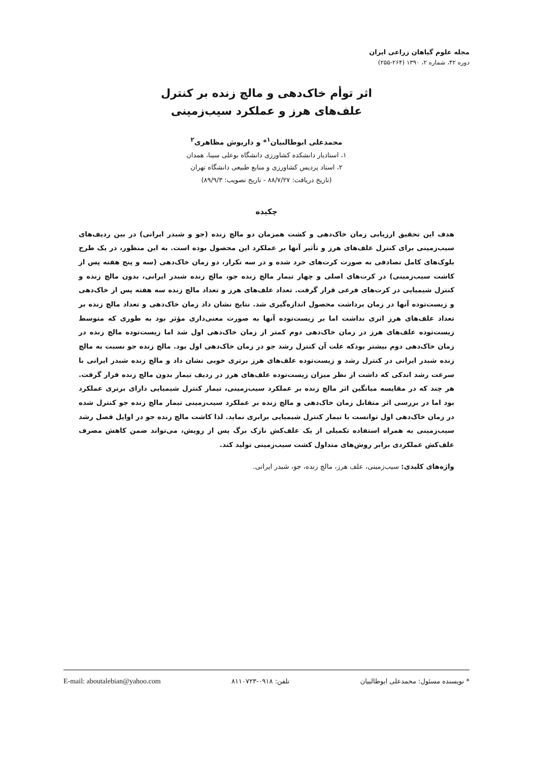مجله علوم گیاهان زراعی ایران
دوره ۴۲، شماره ۲، ۱۳۹۰ (۲۶۴-۲۵۵)
اثر توأم خاک‌دهی و مالچ زنده بر کنترل
علف‌های هرز و عملکرد سیب‌زمینی
محمدعلی ابوطالبیان<sup>۱</sup>* و داریوش مظاهری<sup>۲</sup>
۱، استادیار دانشکده کشاورزی دانشگاه بوعلی سینا، همدان
۲، استاد پردیس کشاورزی و منابع طبیعی دانشگاه تهران
(تاریخ دریافت: ۸۸/۷/۲۷ - تاریخ تصویب: ۸۹/۹/۳)
چکیده
هدف این تحقیق ارزیابی زمان خاک‌دهی و کشت همزمان دو مالچ زنده (جو و شبدر ایرانی) در بین ردیف‌های سیب‌زمینی برای کنترل علف‌های هرز و تأثیر آنها بر عملکرد این محصول بوده است. به این منظور، در یک طرح بلوک‌های کامل تصادفی به صورت کرت‌های خرد شده و در سه تکرار، دو زمان خاک‌دهی (سه و پنج هفته پس از کاشت سیب‌زمینی) در کرت‌های اصلی و چهار تیمار مالچ زنده جو، مالچ زنده شبدر ایرانی، بدون مالچ زنده و کنترل شیمیایی در کرت‌های فرعی قرار گرفت. تعداد علف‌های هرز و تعداد مالچ زنده سه هفته پس از خاک‌دهی و زیست‌توده آنها در زمان برداشت محصول اندازه‌گیری شد. نتایج نشان داد زمان خاک‌دهی و تعداد مالچ زنده بر تعداد علف‌های هرز اثری نداشت اما بر زیست‌توده آنها به صورت معنی‌داری مؤثر بود به طوری که متوسط زیست‌توده علف‌های هرز در زمان خاک‌دهی دوم کمتر از زمان خاک‌دهی اول شد اما زیست‌توده مالچ زنده در زمان خاک‌دهی دوم بیشتر بودکه علت آن کنترل رشد جو در زمان خاک‌دهی اول بود. مالچ زنده جو نسبت به مالچ زنده شبدر ایرانی در کنترل رشد و زیست‌توده علف‌های هرز برتری خوبی نشان داد و مالچ زنده شبدر ایرانی با سرعت رشد اندکی که داشت از نظر میزان زیست‌توده علف‌های هرز در ردیف تیمار بدون مالچ زنده قرار گرفت. هر چند که در مقایسه میانگین اثر مالچ زنده بر عملکرد سیب‌زمینی، تیمار کنترل شیمیایی دارای برتری عملکرد بود اما در بررسی اثر متقابل زمان خاک‌دهی و مالچ زنده بر عملکرد سیب‌زمینی تیمار مالچ زنده جو کنترل شده در زمان خاک‌دهی اول توانست با تیمار کنترل شیمیایی برابری نماید. لذا کاشت مالچ زنده جو در اوایل فصل رشد سیب‌زمینی به همراه استفاده تکمیلی از یک علف‌کش نازک برگ پس از رویش، می‌تواند ضمن کاهش مصرف علف‌کش عملکردی برابر روش‌های متداول کشت سیب‌زمینی تولید کند.
واژه‌های کلیدی: سیب‌زمینی، علف هرز، مالچ زنده، جو، شبدر ایرانی.
* نویسنده مسئول: محمدعلی ابوطالبیان تلفن: ۰۹۱۸-۸۱۱۰۷۲۳ E-mail: aboutalebian@yahoo.com